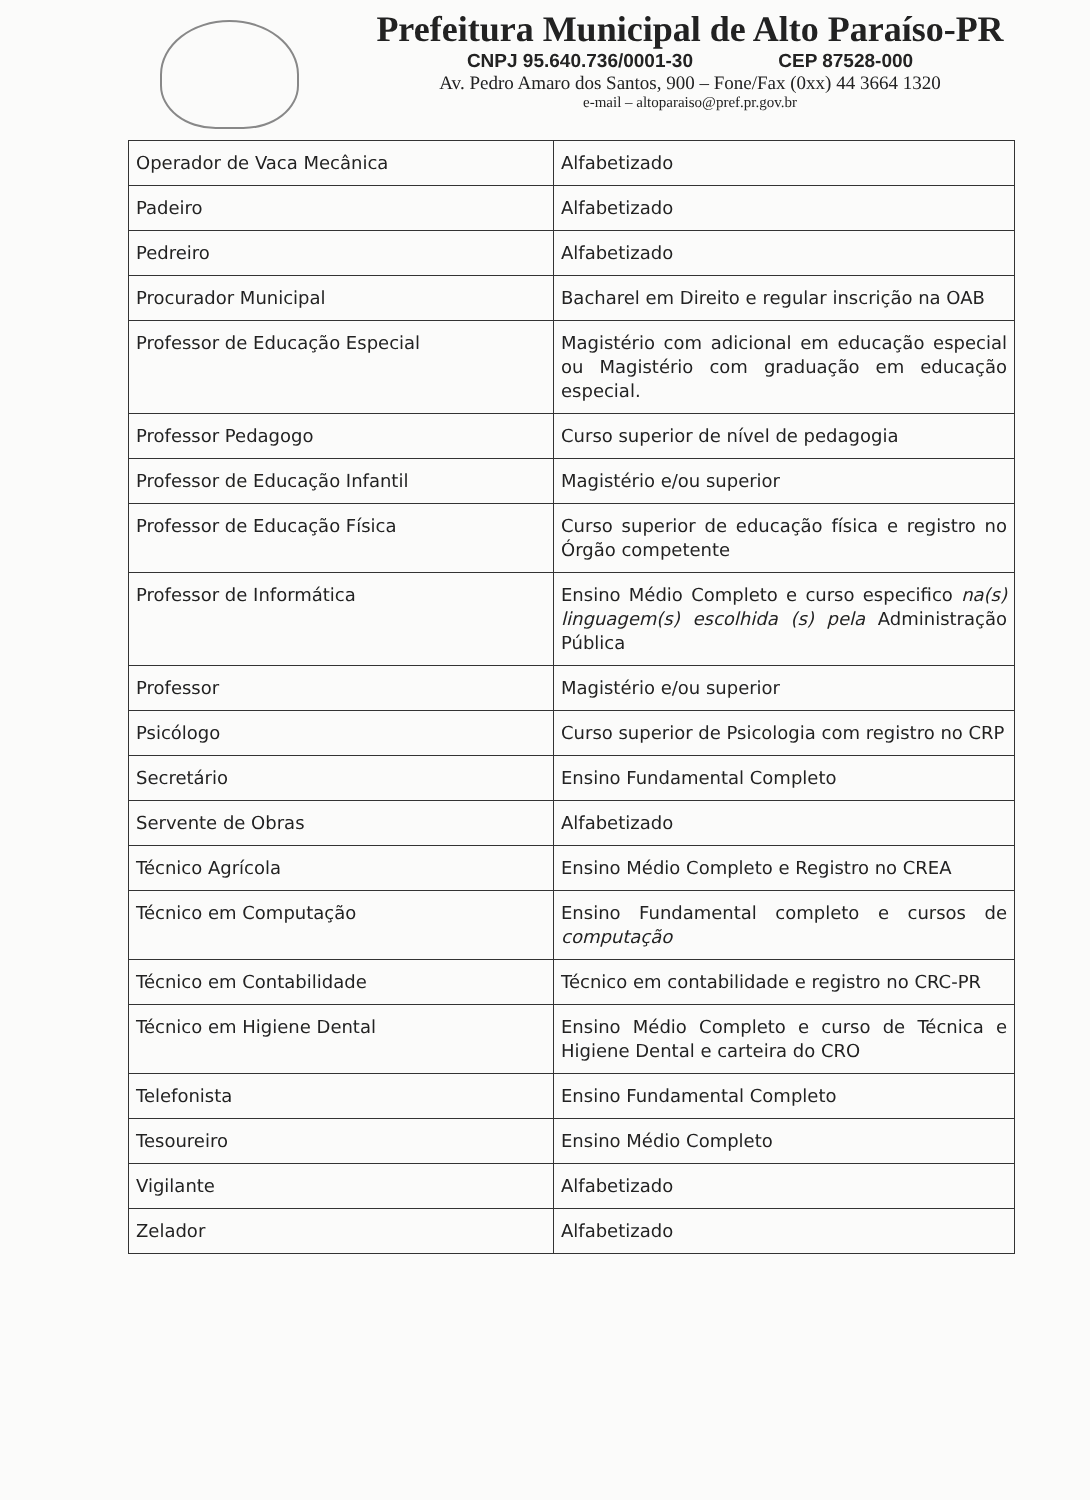Prefeitura Municipal de Alto Paraíso-PR
CNPJ 95.640.736/0001-30 CEP 87528-000
Av. Pedro Amaro dos Santos, 900 – Fone/Fax (0xx) 44 3664 1320
e-mail – altoparaiso@pref.pr.gov.br
| Operador de Vaca Mecânica | Alfabetizado |
| Padeiro | Alfabetizado |
| Pedreiro | Alfabetizado |
| Procurador Municipal | Bacharel em Direito e regular inscrição na OAB |
| Professor de Educação Especial | Magistério com adicional em educação especial ou Magistério com graduação em educação especial. |
| Professor Pedagogo | Curso superior de nível de pedagogia |
| Professor de Educação Infantil | Magistério e/ou superior |
| Professor de Educação Física | Curso superior de educação física e registro no Órgão competente |
| Professor de Informática | Ensino Médio Completo e curso especifico na(s) linguagem(s) escolhida (s) pela Administração Pública |
| Professor | Magistério e/ou superior |
| Psicólogo | Curso superior de Psicologia com registro no CRP |
| Secretário | Ensino Fundamental Completo |
| Servente de Obras | Alfabetizado |
| Técnico Agrícola | Ensino Médio Completo e Registro no CREA |
| Técnico em Computação | Ensino Fundamental completo e cursos de computação |
| Técnico em Contabilidade | Técnico em contabilidade e registro no CRC-PR |
| Técnico em Higiene Dental | Ensino Médio Completo e curso de Técnica e Higiene Dental e carteira do CRO |
| Telefonista | Ensino Fundamental Completo |
| Tesoureiro | Ensino Médio Completo |
| Vigilante | Alfabetizado |
| Zelador | Alfabetizado |